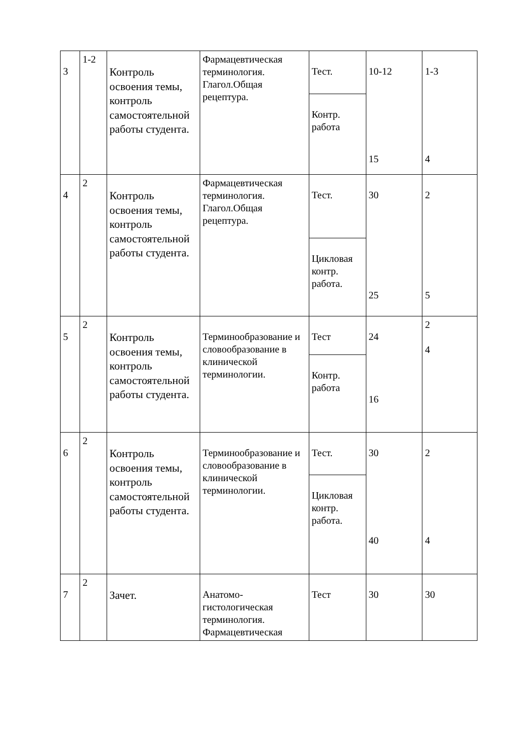| 3 | 1-2 | Контроль освоения темы, контроль самостоятельной работы студента. | Фармацевтическая терминология. Глагол.Общая рецептура. | Тест. | 10-12 15 | 1-3 4 |
| | | | | Контр. работа | | |
| 4 | 2 | Контроль освоения темы, контроль самостоятельной работы студента. | Фармацевтическая терминология. Глагол.Общая рецептура. | Тест. | 30 25 | 2 5 |
| | | | | Цикловая контр. работа. | | |
| 5 | 2 | Контроль освоения темы, контроль самостоятельной работы студента. | Терминообразование и словообразование в клинической терминологии. | Тест | 24 16 | 2 4 |
| | | | | Контр. работа | | |
| 6 | 2 | Контроль освоения темы, контроль самостоятельной работы студента. | Терминообразование и словообразование в клинической терминологии. | Тест. | 30 40 | 2 4 |
| | | | | Цикловая контр. работа. | | |
| 7 | 2 | Зачет. | Анатомо-гистологическая терминология. Фармацевтическая | Тест | 30 | 30 |